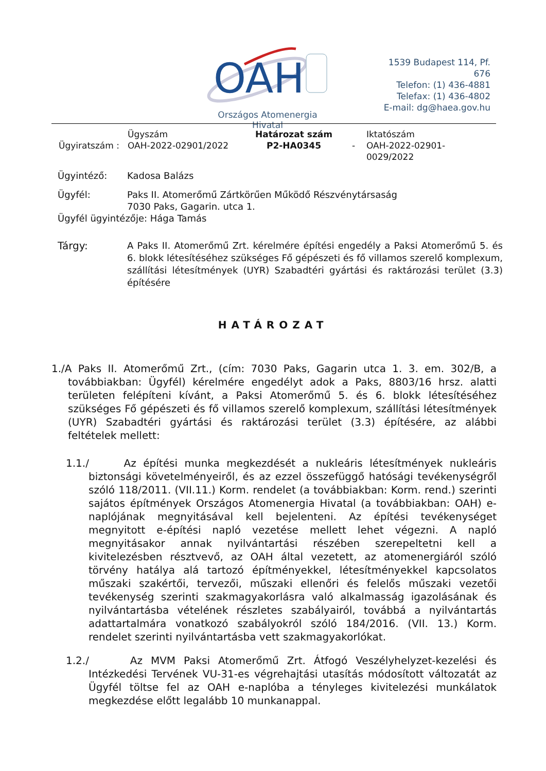OAH
Országos Atomenergia Hivatal
1539 Budapest 114, Pf. 676
Telefon: (1) 436-4881
Telefax: (1) 436-4802
E-mail: dg@haea.gov.hu
| Ügyiratszám : | Ügyszám OAH-2022-02901/2022 | Határozat szám P2-HA0345 | - | Iktatószám OAH-2022-02901- 0029/2022 |
Ügyintéző: Kadosa Balázs
Ügyfél: Paks II. Atomerőmű Zártkörűen Működő Részvénytársaság
7030 Paks, Gagarin. utca 1.
Ügyfél ügyintézője: Hága Tamás
Tárgy: A Paks II. Atomerőmű Zrt. kérelmére építési engedély a Paksi Atomerőmű 5. és 6. blokk létesítéséhez szükséges Fő gépészeti és fő villamos szerelő komplexum, szállítási létesítmények (UYR) Szabadtéri gyártási és raktározási terület (3.3) építésére
HATÁROZAT
1./A Paks II. Atomerőmű Zrt., (cím: 7030 Paks, Gagarin utca 1. 3. em. 302/B, a továbbiakban: Ügyfél) kérelmére engedélyt adok a Paks, 8803/16 hrsz. alatti területen felépíteni kívánt, a Paksi Atomerőmű 5. és 6. blokk létesítéséhez szükséges Fő gépészeti és fő villamos szerelő komplexum, szállítási létesítmények (UYR) Szabadtéri gyártási és raktározási terület (3.3) építésére, az alábbi feltételek mellett:
1.1./ Az építési munka megkezdését a nukleáris létesítmények nukleáris biztonsági követelményeiről, és az ezzel összefüggő hatósági tevékenységről szóló 118/2011. (VII.11.) Korm. rendelet (a továbbiakban: Korm. rend.) szerinti sajátos építmények Országos Atomenergia Hivatal (a továbbiakban: OAH) e-naplójának megnyitásával kell bejelenteni. Az építési tevékenységet megnyitott e-építési napló vezetése mellett lehet végezni. A napló megnyitásakor annak nyilvántartási részében szerepeltetni kell a kivitelezésben résztvevő, az OAH által vezetett, az atomenergiáról szóló törvény hatálya alá tartozó építményekkel, létesítményekkel kapcsolatos műszaki szakértői, tervezői, műszaki ellenőri és felelős műszaki vezetői tevékenység szerinti szakmagyakorlásra való alkalmasság igazolásának és nyilvántartásba vételének részletes szabályairól, továbbá a nyilvántartás adattartalmára vonatkozó szabályokról szóló 184/2016. (VII. 13.) Korm. rendelet szerinti nyilvántartásba vett szakmagyakorlókat.
1.2./ Az MVM Paksi Atomerőmű Zrt. Átfogó Veszélyhelyzet-kezelési és Intézkedési Tervének VU-31-es végrehajtási utasítás módosított változatát az Ügyfél töltse fel az OAH e-naplóba a tényleges kivitelezési munkálatok megkezdése előtt legalább 10 munkanappal.